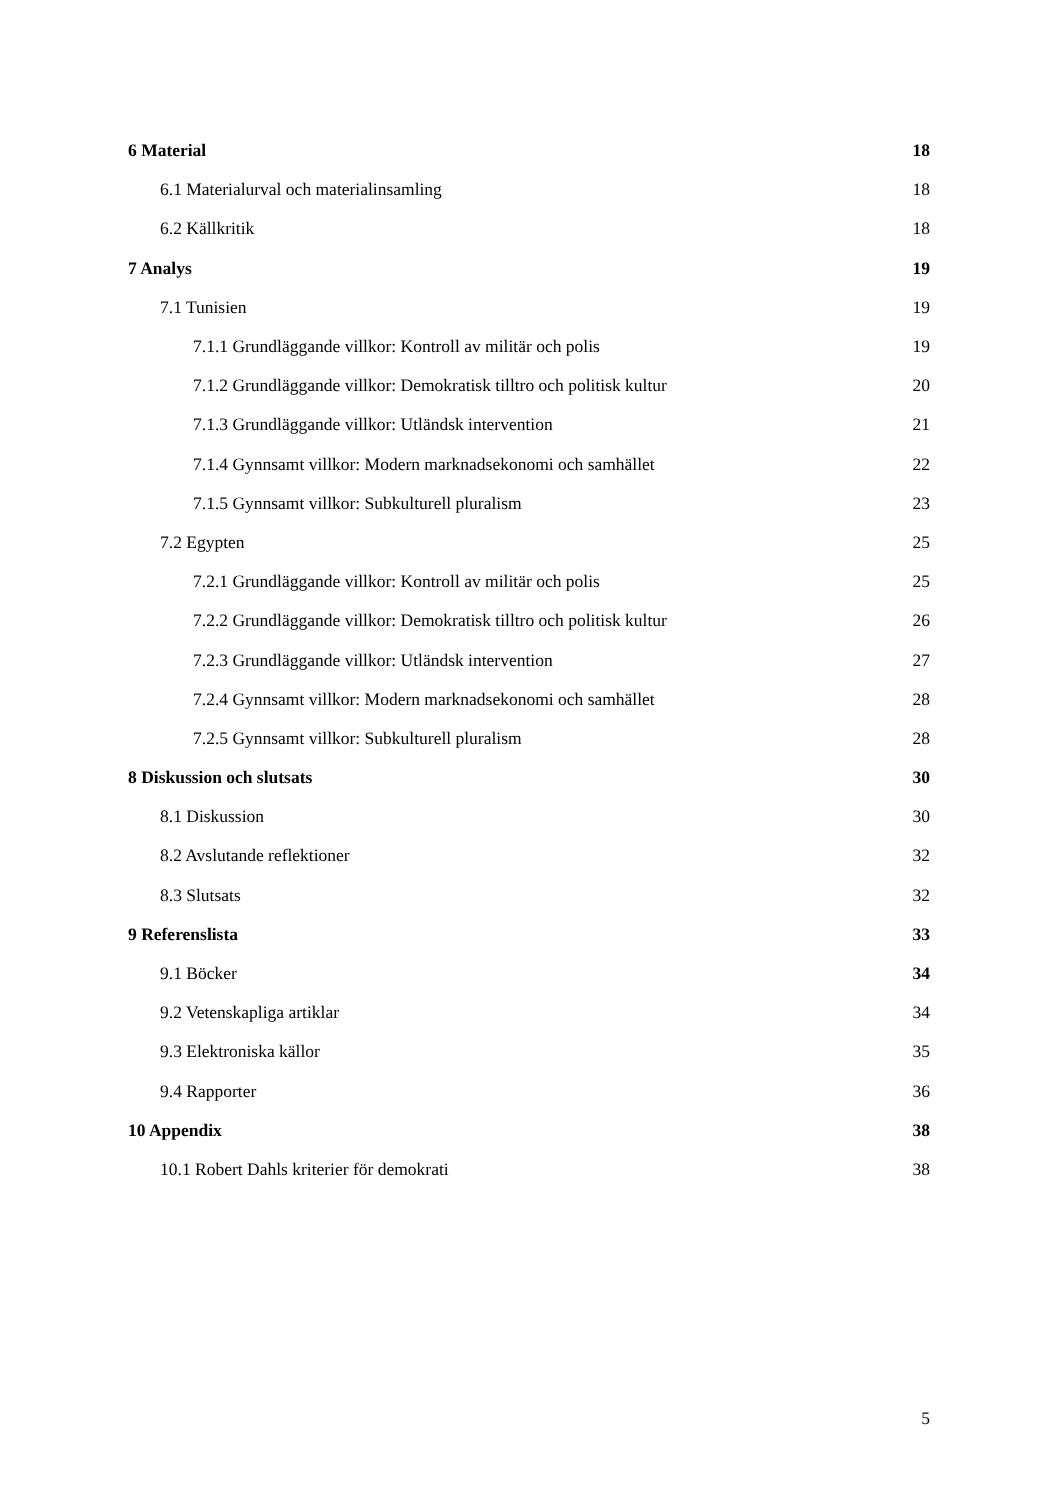| 6 Material | 18 |
| 6.1 Materialurval och materialinsamling | 18 |
| 6.2 Källkritik | 18 |
| 7 Analys | 19 |
| 7.1 Tunisien | 19 |
| 7.1.1 Grundläggande villkor: Kontroll av militär och polis | 19 |
| 7.1.2 Grundläggande villkor: Demokratisk tilltro och politisk kultur | 20 |
| 7.1.3 Grundläggande villkor: Utländsk intervention | 21 |
| 7.1.4 Gynnsamt villkor: Modern marknadsekonomi och samhället | 22 |
| 7.1.5 Gynnsamt villkor: Subkulturell pluralism | 23 |
| 7.2 Egypten | 25 |
| 7.2.1 Grundläggande villkor: Kontroll av militär och polis | 25 |
| 7.2.2 Grundläggande villkor: Demokratisk tilltro och politisk kultur | 26 |
| 7.2.3 Grundläggande villkor: Utländsk intervention | 27 |
| 7.2.4 Gynnsamt villkor: Modern marknadsekonomi och samhället | 28 |
| 7.2.5 Gynnsamt villkor: Subkulturell pluralism | 28 |
| 8 Diskussion och slutsats | 30 |
| 8.1 Diskussion | 30 |
| 8.2 Avslutande reflektioner | 32 |
| 8.3 Slutsats | 32 |
| 9 Referenslista | 33 |
| 9.1 Böcker | 34 |
| 9.2 Vetenskapliga artiklar | 34 |
| 9.3 Elektroniska källor | 35 |
| 9.4 Rapporter | 36 |
| 10 Appendix | 38 |
| 10.1 Robert Dahls kriterier för demokrati | 38 |
5